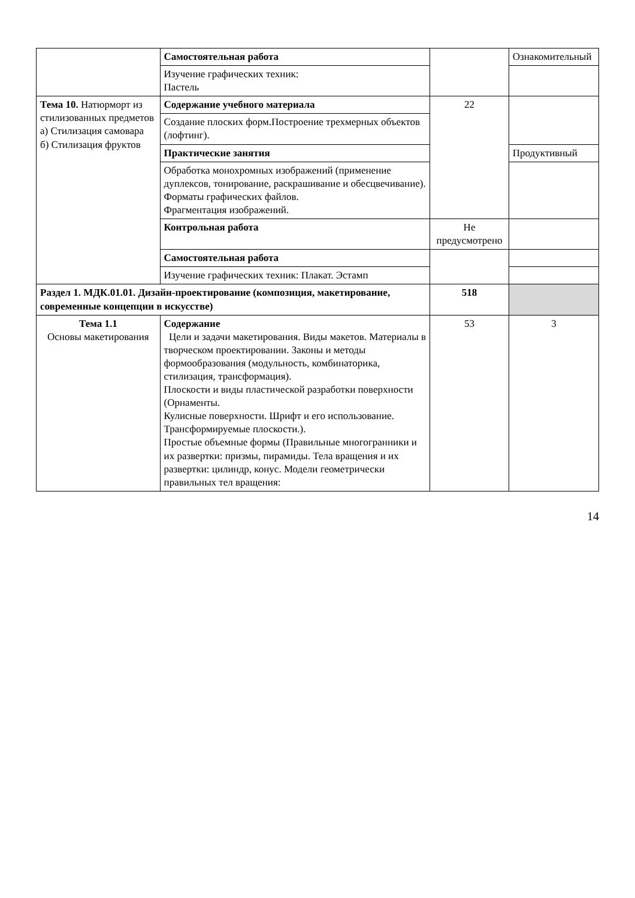| | Самостоятельная работа | | Ознакомительный |
| | Изучение графических техник: Пастель | | |
| Тема 10. Натюрморт из стилизованных предметов а) Стилизация самовара б) Стилизация фруктов | Содержание учебного материала | 22 | |
| | Создание плоских форм.Построение трехмерных объектов (лофтинг). | | |
| | Практические занятия | | Продуктивный |
| | Обработка монохромных изображений (применение дуплексов, тонирование, раскрашивание и обесцвечивание). Форматы графических файлов. Фрагментация изображений. | | |
| | Контрольная работа | Не предусмотрено | |
| | Самостоятельная работа | | |
| | Изучение графических техник: Плакат. Эстамп | | |
| Раздел 1. МДК.01.01. Дизайн-проектирование (композиция, макетирование, современные концепции в искусстве) | | 518 | |
| Тема 1.1 Основы макетирования | Содержание Цели и задачи макетирования. Виды макетов. Материалы в творческом проектировании. Законы и методы формообразования (модульность, комбинаторика, стилизация, трансформация). Плоскости и виды пластической разработки поверхности (Орнаменты. Кулисные поверхности. Шрифт и его использование. Трансформируемые плоскости.). Простые объемные формы (Правильные многогранники и их развертки: призмы, пирамиды. Тела вращения и их развертки: цилиндр, конус. Модели геометрически правильных тел вращения: | 53 | 3 |
14